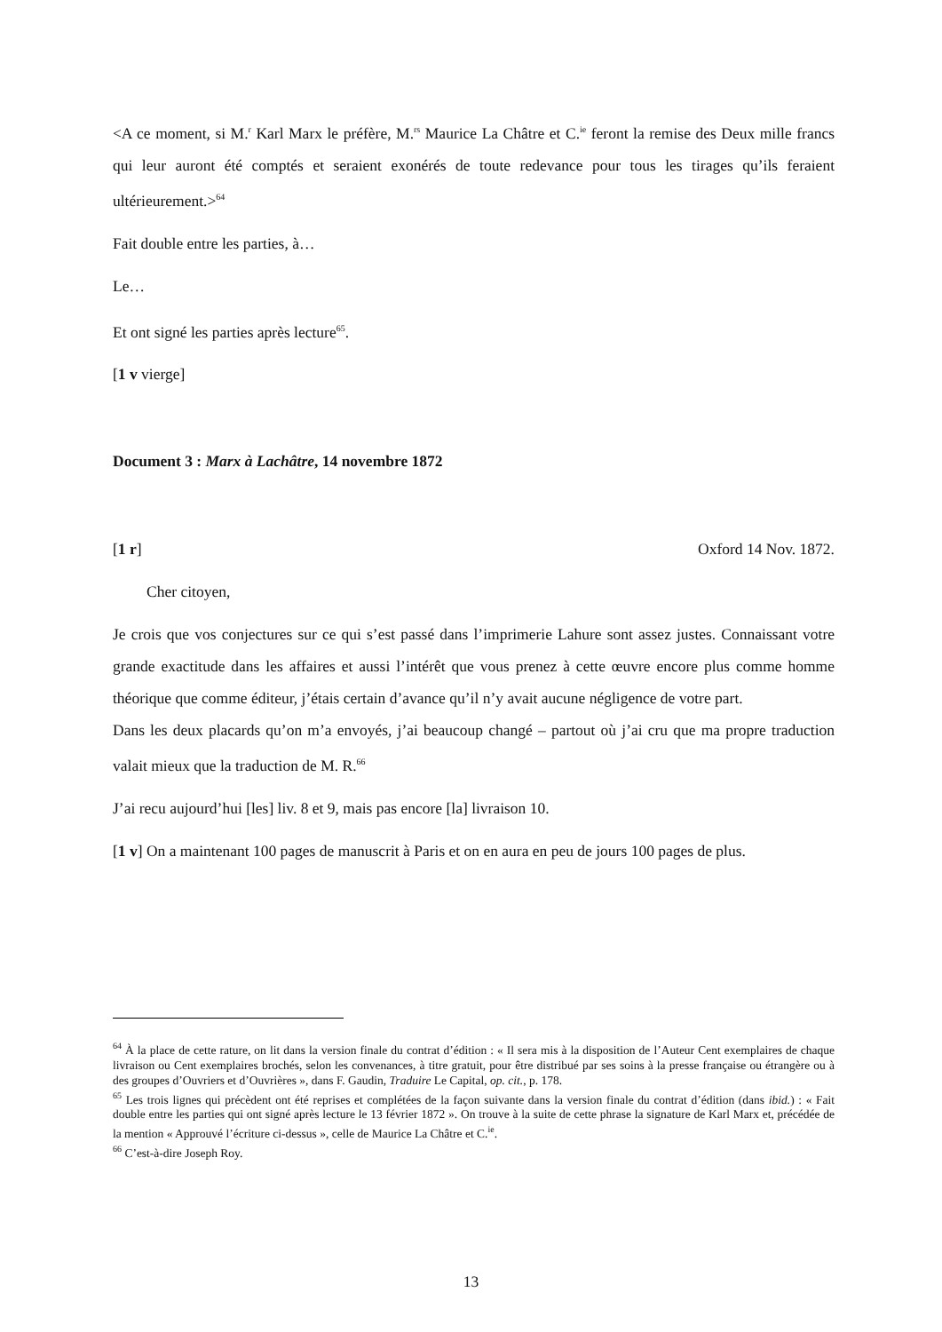<A ce moment, si M.<sup>r</sup> Karl Marx le préfère, M.<sup>rs</sup> Maurice La Châtre et C.<sup>ie</sup> feront la remise des Deux mille francs qui leur auront été comptés et seraient exonérés de toute redevance pour tous les tirages qu’ils feraient ultérieurement.><sup>64</sup>
Fait double entre les parties, à…
Le…
Et ont signé les parties après lecture<sup>65</sup>.
[1 v vierge]
Document 3 : Marx à Lachâtre, 14 novembre 1872
[1 r] Oxford 14 Nov. 1872.
Cher citoyen,
Je crois que vos conjectures sur ce qui s’est passé dans l’imprimerie Lahure sont assez justes. Connaissant votre grande exactitude dans les affaires et aussi l’intérêt que vous prenez à cette œuvre encore plus comme homme théorique que comme éditeur, j’étais certain d’avance qu’il n’y avait aucune négligence de votre part.
Dans les deux placards qu’on m’a envoyés, j’ai beaucoup changé – partout où j’ai cru que ma propre traduction valait mieux que la traduction de M. R.<sup>66</sup>
J’ai recu aujourd’hui [les] liv. 8 et 9, mais pas encore [la] livraison 10.
[1 v] On a maintenant 100 pages de manuscrit à Paris et on en aura en peu de jours 100 pages de plus.
<sup>64</sup> À la place de cette rature, on lit dans la version finale du contrat d’édition : « Il sera mis à la disposition de l’Auteur Cent exemplaires de chaque livraison ou Cent exemplaires brochés, selon les convenances, à titre gratuit, pour être distribué par ses soins à la presse française ou étrangère ou à des groupes d’Ouvriers et d’Ouvrières », dans F. Gaudin, Traduire Le Capital, op. cit., p. 178.
<sup>65</sup> Les trois lignes qui précèdent ont été reprises et complétées de la façon suivante dans la version finale du contrat d’édition (dans ibid.) : « Fait double entre les parties qui ont signé après lecture le 13 février 1872 ». On trouve à la suite de cette phrase la signature de Karl Marx et, précédée de la mention « Approuvé l’écriture ci-dessus », celle de Maurice La Châtre et C.<sup>ie</sup>.
<sup>66</sup> C’est-à-dire Joseph Roy.
13